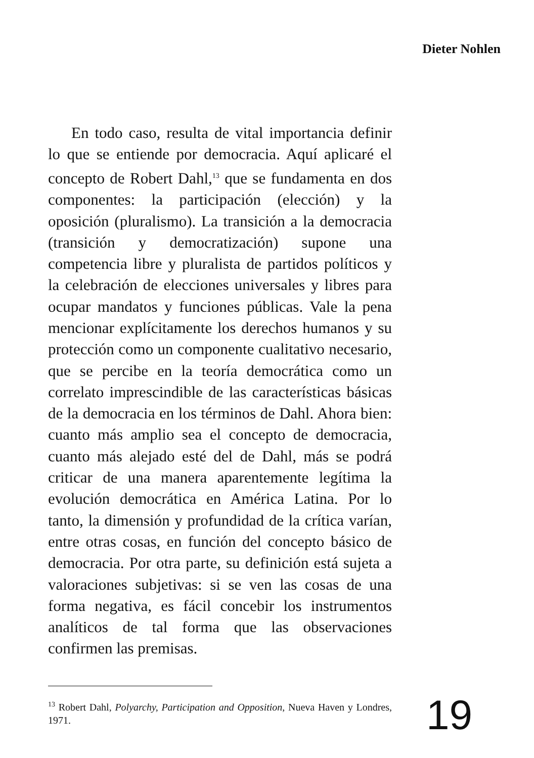Dieter Nohlen
En todo caso, resulta de vital importancia definir lo que se entiende por democracia. Aquí aplicaré el concepto de Robert Dahl,<sup>13</sup> que se fundamenta en dos componentes: la participación (elección) y la oposición (pluralismo). La transición a la democracia (transición y democratización) supone una competencia libre y pluralista de partidos políticos y la celebración de elecciones universales y libres para ocupar mandatos y funciones públicas. Vale la pena mencionar explícitamente los derechos humanos y su protección como un componente cualitativo necesario, que se percibe en la teoría democrática como un correlato imprescindible de las características básicas de la democracia en los términos de Dahl. Ahora bien: cuanto más amplio sea el concepto de democracia, cuanto más alejado esté del de Dahl, más se podrá criticar de una manera aparentemente legítima la evolución democrática en América Latina. Por lo tanto, la dimensión y profundidad de la crítica varían, entre otras cosas, en función del concepto básico de democracia. Por otra parte, su definición está sujeta a valoraciones subjetivas: si se ven las cosas de una forma negativa, es fácil concebir los instrumentos analíticos de tal forma que las observaciones confirmen las premisas.
<sup>13</sup> Robert Dahl, Polyarchy, Participation and Opposition, Nueva Haven y Londres, 1971.
19